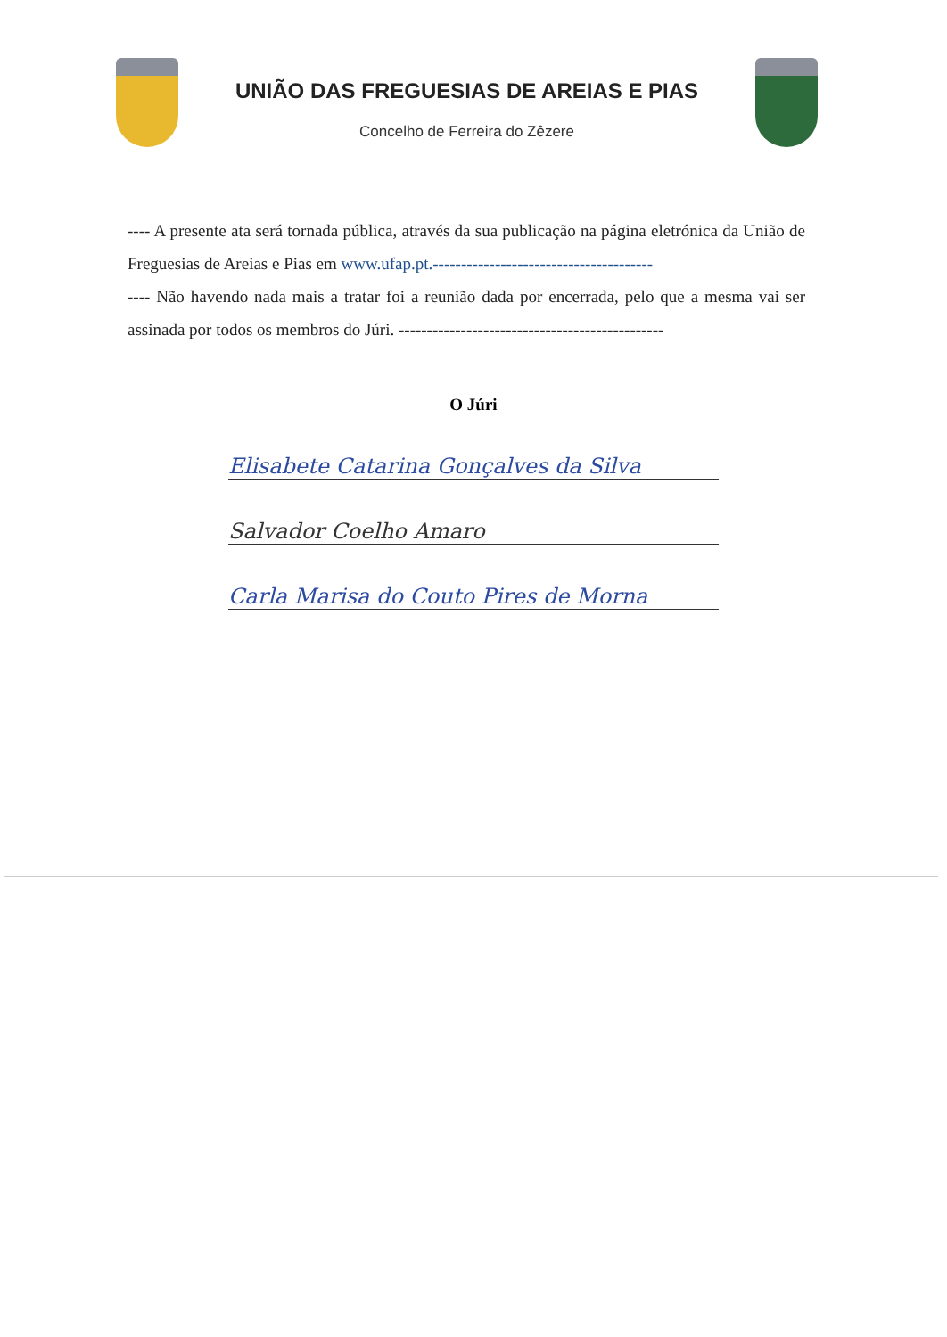UNIÃO DAS FREGUESIAS DE AREIAS E PIAS
Concelho de Ferreira do Zêzere
---- A presente ata será tornada pública, através da sua publicação na página eletrónica da União de Freguesias de Areias e Pias em www.ufap.pt.---------------------------------------
---- Não havendo nada mais a tratar foi a reunião dada por encerrada, pelo que a mesma vai ser assinada por todos os membros do Júri. -----------------------------------------------
O Júri
Elisabete Catarina Gonçalves da Silva
Salvador Coelho Amaro
Carla Marisa do Couto Pires de Morna